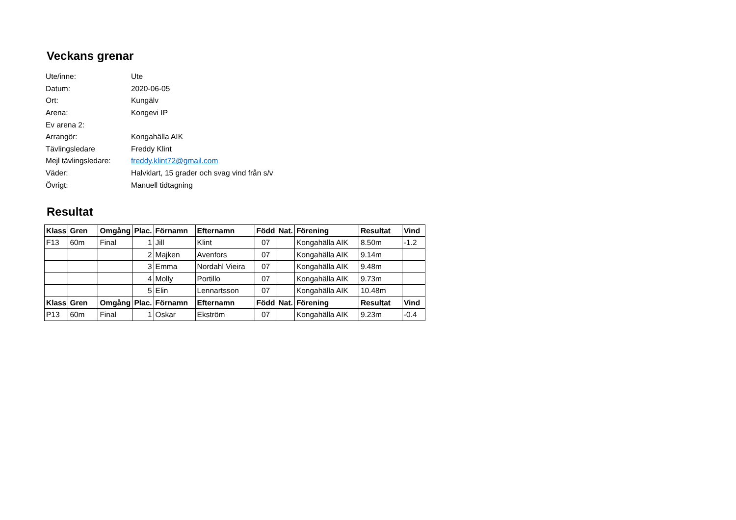Veckans grenar
Ute/inne: Ute
Datum: 2020-06-05
Ort: Kungälv
Arena: Kongevi IP
Ev arena 2:
Arrangör: Kongahälla AIK
Tävlingsledare Freddy Klint
Mejl tävlingsledare: freddy.klint72@gmail.com
Väder: Halvklart, 15 grader och svag vind från s/v
Övrigt: Manuell tidtagning
Resultat
| Klass | Gren | Omgång | Plac. | Förnamn | Efternamn | Född | Nat. | Förening | Resultat | Vind |
| --- | --- | --- | --- | --- | --- | --- | --- | --- | --- | --- |
| F13 | 60m | Final | 1 | Jill | Klint | 07 | | Kongahälla AIK | 8.50m | -1.2 |
| | | | 2 | Majken | Avenfors | 07 | | Kongahälla AIK | 9.14m | |
| | | | 3 | Emma | Nordahl Vieira | 07 | | Kongahälla AIK | 9.48m | |
| | | | 4 | Molly | Portillo | 07 | | Kongahälla AIK | 9.73m | |
| | | | 5 | Elin | Lennartsson | 07 | | Kongahälla AIK | 10.48m | |
| Klass | Gren | Omgång | Plac. | Förnamn | Efternamn | Född | Nat. | Förening | Resultat | Vind |
| P13 | 60m | Final | 1 | Oskar | Ekström | 07 | | Kongahälla AIK | 9.23m | -0.4 |